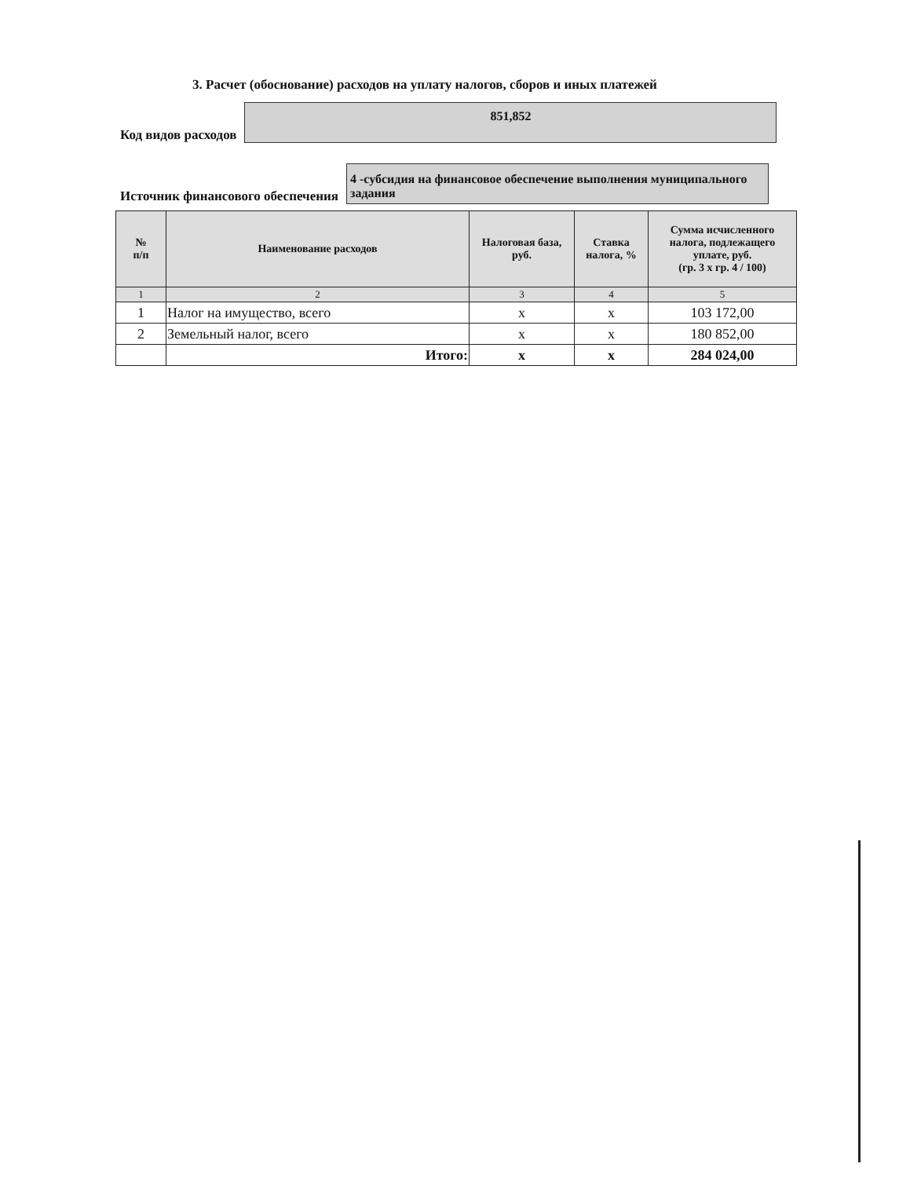3. Расчет (обоснование) расходов на уплату налогов, сборов и иных платежей
Код видов расходов
851,852
Источник финансового обеспечения
4 -субсидия на финансовое обеспечение выполнения муниципального задания
| № п/п | Наименование расходов | Налоговая база, руб. | Ставка налога, % | Сумма исчисленного налога, подлежащего уплате, руб. (гр. 3 х гр. 4 / 100) |
| --- | --- | --- | --- | --- |
| 1 | 2 | 3 | 4 | 5 |
| 1 | Налог на имущество, всего | x | x | 103 172,00 |
| 2 | Земельный налог, всего | x | x | 180 852,00 |
| | Итого: | x | x | 284 024,00 |